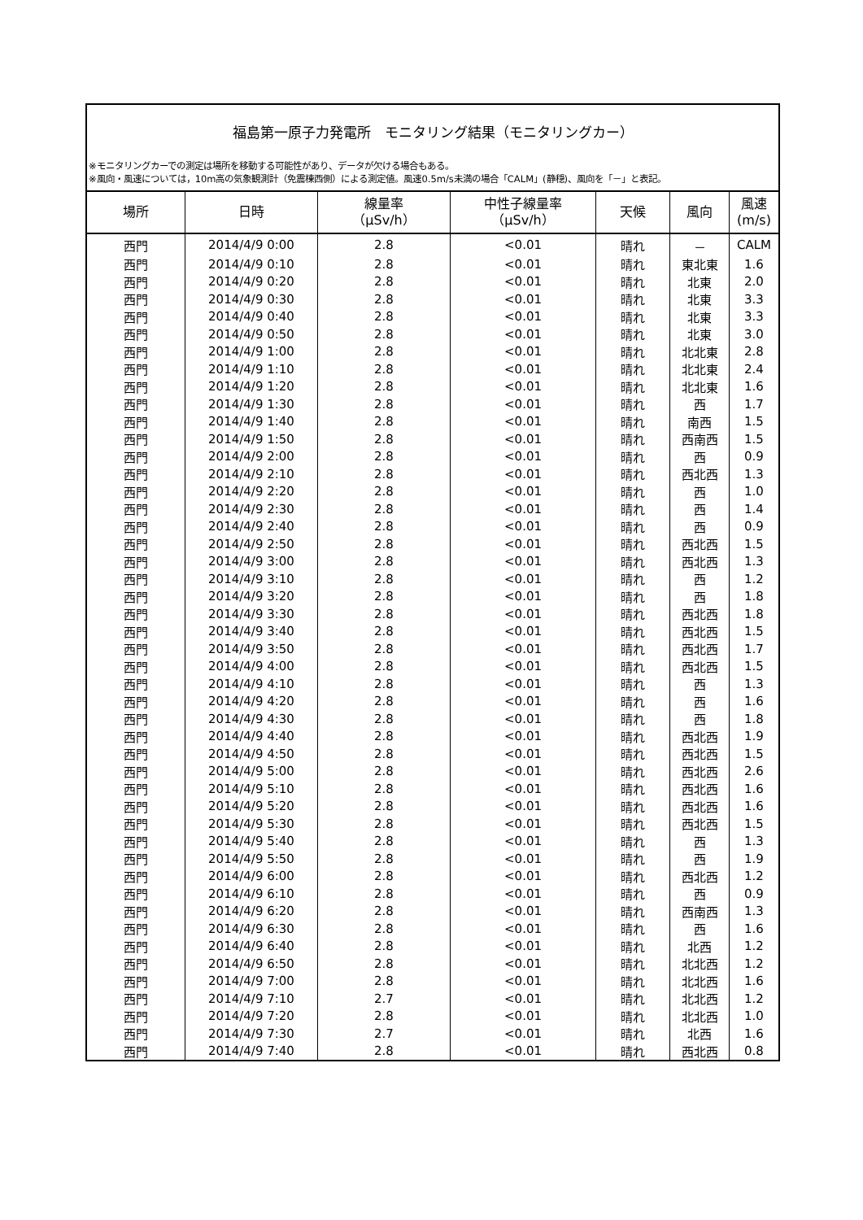福島第一原子力発電所　モニタリング結果（モニタリングカー）
※モニタリングカーでの測定は場所を移動する可能性があり、データが欠ける場合もある。
※風向・風速については，10m高の気象観測計（免震棟西側）による測定値。風速0.5m/s未満の場合「CALM」(静穏)、風向を「－」と表記。
| 場所 | 日時 | 線量率 （μSv/h） | 中性子線量率 （μSv/h） | 天候 | 風向 | 風速 (m/s) |
| --- | --- | --- | --- | --- | --- | --- |
| 西門 | 2014/4/9 0:00 | 2.8 | <0.01 | 晴れ | － | CALM |
| 西門 | 2014/4/9 0:10 | 2.8 | <0.01 | 晴れ | 東北東 | 1.6 |
| 西門 | 2014/4/9 0:20 | 2.8 | <0.01 | 晴れ | 北東 | 2.0 |
| 西門 | 2014/4/9 0:30 | 2.8 | <0.01 | 晴れ | 北東 | 3.3 |
| 西門 | 2014/4/9 0:40 | 2.8 | <0.01 | 晴れ | 北東 | 3.3 |
| 西門 | 2014/4/9 0:50 | 2.8 | <0.01 | 晴れ | 北東 | 3.0 |
| 西門 | 2014/4/9 1:00 | 2.8 | <0.01 | 晴れ | 北北東 | 2.8 |
| 西門 | 2014/4/9 1:10 | 2.8 | <0.01 | 晴れ | 北北東 | 2.4 |
| 西門 | 2014/4/9 1:20 | 2.8 | <0.01 | 晴れ | 北北東 | 1.6 |
| 西門 | 2014/4/9 1:30 | 2.8 | <0.01 | 晴れ | 西 | 1.7 |
| 西門 | 2014/4/9 1:40 | 2.8 | <0.01 | 晴れ | 南西 | 1.5 |
| 西門 | 2014/4/9 1:50 | 2.8 | <0.01 | 晴れ | 西南西 | 1.5 |
| 西門 | 2014/4/9 2:00 | 2.8 | <0.01 | 晴れ | 西 | 0.9 |
| 西門 | 2014/4/9 2:10 | 2.8 | <0.01 | 晴れ | 西北西 | 1.3 |
| 西門 | 2014/4/9 2:20 | 2.8 | <0.01 | 晴れ | 西 | 1.0 |
| 西門 | 2014/4/9 2:30 | 2.8 | <0.01 | 晴れ | 西 | 1.4 |
| 西門 | 2014/4/9 2:40 | 2.8 | <0.01 | 晴れ | 西 | 0.9 |
| 西門 | 2014/4/9 2:50 | 2.8 | <0.01 | 晴れ | 西北西 | 1.5 |
| 西門 | 2014/4/9 3:00 | 2.8 | <0.01 | 晴れ | 西北西 | 1.3 |
| 西門 | 2014/4/9 3:10 | 2.8 | <0.01 | 晴れ | 西 | 1.2 |
| 西門 | 2014/4/9 3:20 | 2.8 | <0.01 | 晴れ | 西 | 1.8 |
| 西門 | 2014/4/9 3:30 | 2.8 | <0.01 | 晴れ | 西北西 | 1.8 |
| 西門 | 2014/4/9 3:40 | 2.8 | <0.01 | 晴れ | 西北西 | 1.5 |
| 西門 | 2014/4/9 3:50 | 2.8 | <0.01 | 晴れ | 西北西 | 1.7 |
| 西門 | 2014/4/9 4:00 | 2.8 | <0.01 | 晴れ | 西北西 | 1.5 |
| 西門 | 2014/4/9 4:10 | 2.8 | <0.01 | 晴れ | 西 | 1.3 |
| 西門 | 2014/4/9 4:20 | 2.8 | <0.01 | 晴れ | 西 | 1.6 |
| 西門 | 2014/4/9 4:30 | 2.8 | <0.01 | 晴れ | 西 | 1.8 |
| 西門 | 2014/4/9 4:40 | 2.8 | <0.01 | 晴れ | 西北西 | 1.9 |
| 西門 | 2014/4/9 4:50 | 2.8 | <0.01 | 晴れ | 西北西 | 1.5 |
| 西門 | 2014/4/9 5:00 | 2.8 | <0.01 | 晴れ | 西北西 | 2.6 |
| 西門 | 2014/4/9 5:10 | 2.8 | <0.01 | 晴れ | 西北西 | 1.6 |
| 西門 | 2014/4/9 5:20 | 2.8 | <0.01 | 晴れ | 西北西 | 1.6 |
| 西門 | 2014/4/9 5:30 | 2.8 | <0.01 | 晴れ | 西北西 | 1.5 |
| 西門 | 2014/4/9 5:40 | 2.8 | <0.01 | 晴れ | 西 | 1.3 |
| 西門 | 2014/4/9 5:50 | 2.8 | <0.01 | 晴れ | 西 | 1.9 |
| 西門 | 2014/4/9 6:00 | 2.8 | <0.01 | 晴れ | 西北西 | 1.2 |
| 西門 | 2014/4/9 6:10 | 2.8 | <0.01 | 晴れ | 西 | 0.9 |
| 西門 | 2014/4/9 6:20 | 2.8 | <0.01 | 晴れ | 西南西 | 1.3 |
| 西門 | 2014/4/9 6:30 | 2.8 | <0.01 | 晴れ | 西 | 1.6 |
| 西門 | 2014/4/9 6:40 | 2.8 | <0.01 | 晴れ | 北西 | 1.2 |
| 西門 | 2014/4/9 6:50 | 2.8 | <0.01 | 晴れ | 北北西 | 1.2 |
| 西門 | 2014/4/9 7:00 | 2.8 | <0.01 | 晴れ | 北北西 | 1.6 |
| 西門 | 2014/4/9 7:10 | 2.7 | <0.01 | 晴れ | 北北西 | 1.2 |
| 西門 | 2014/4/9 7:20 | 2.8 | <0.01 | 晴れ | 北北西 | 1.0 |
| 西門 | 2014/4/9 7:30 | 2.7 | <0.01 | 晴れ | 北西 | 1.6 |
| 西門 | 2014/4/9 7:40 | 2.8 | <0.01 | 晴れ | 西北西 | 0.8 |